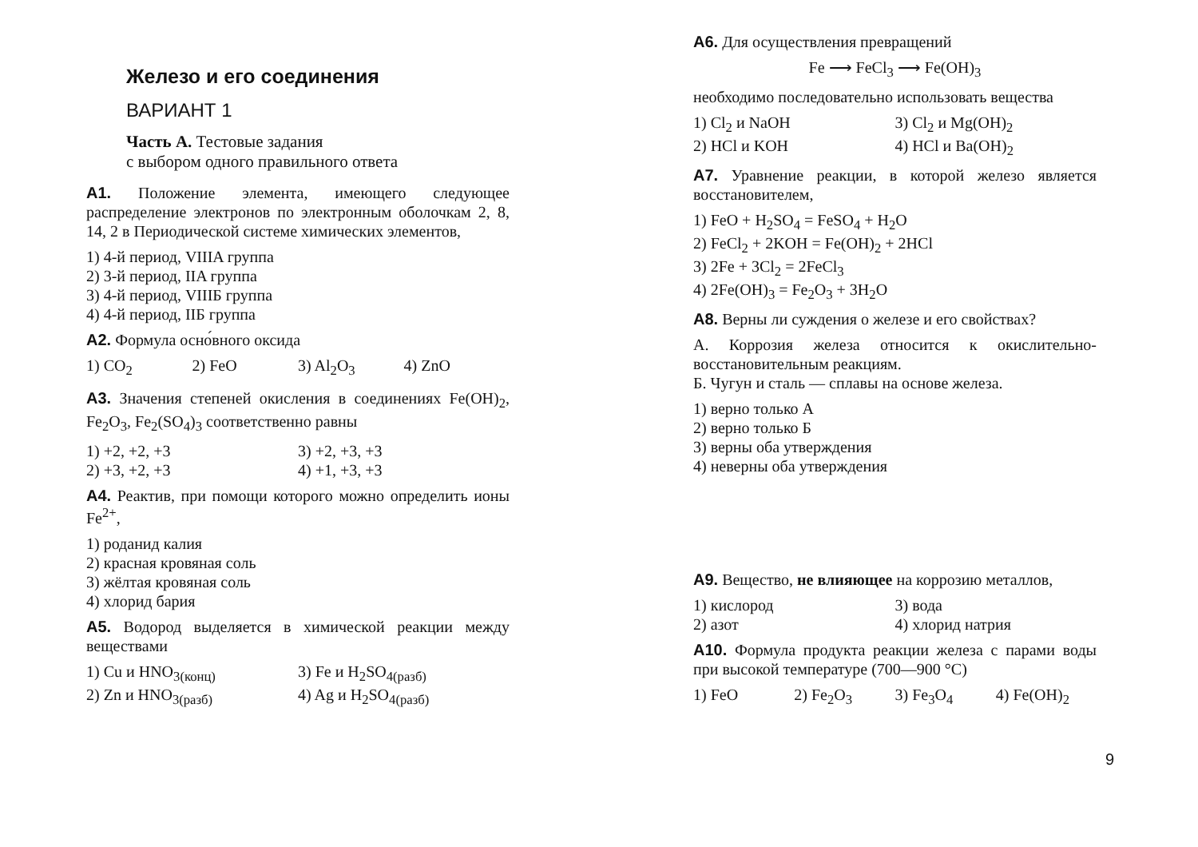Железо и его соединения
ВАРИАНТ 1
Часть А. Тестовые задания
с выбором одного правильного ответа
А1. Положение элемента, имеющего следующее распределение электронов по электронным оболочкам 2, 8, 14, 2 в Периодической системе химических элементов,
1) 4-й период, VIIIA группа
2) 3-й период, IIA группа
3) 4-й период, VIIIБ группа
4) 4-й период, IIБ группа
А2. Формула осно́вного оксида
1) CO<sub>2</sub> 2) FeO 3) Al<sub>2</sub>O<sub>3</sub> 4) ZnO
А3. Значения степеней окисления в соединениях Fe(OH)<sub>2</sub>, Fe<sub>2</sub>O<sub>3</sub>, Fe<sub>2</sub>(SO<sub>4</sub>)<sub>3</sub> соответственно равны
1) +2, +2, +3 3) +2, +3, +3 2) +3, +2, +3 4) +1, +3, +3
А4. Реактив, при помощи которого можно определить ионы Fe<sup>2+</sup>,
1) роданид калия
2) красная кровяная соль
3) жёлтая кровяная соль
4) хлорид бария
А5. Водород выделяется в химической реакции между веществами
1) Cu и HNO<sub>3(конц)</sub> 3) Fe и H<sub>2</sub>SO<sub>4(разб)</sub> 2) Zn и HNO<sub>3(разб)</sub> 4) Ag и H<sub>2</sub>SO<sub>4(разб)</sub>
А6. Для осуществления превращений
Fe ⟶ FeCl<sub>3</sub> ⟶ Fe(OH)<sub>3</sub>
необходимо последовательно использовать вещества
1) Cl<sub>2</sub> и NaOH 3) Cl<sub>2</sub> и Mg(OH)<sub>2</sub> 2) HCl и KOH 4) HCl и Ba(OH)<sub>2</sub>
А7. Уравнение реакции, в которой железо является восстановителем,
1) FeO + H<sub>2</sub>SO<sub>4</sub> = FeSO<sub>4</sub> + H<sub>2</sub>O
2) FeCl<sub>2</sub> + 2KOH = Fe(OH)<sub>2</sub> + 2HCl
3) 2Fe + 3Cl<sub>2</sub> = 2FeCl<sub>3</sub>
4) 2Fe(OH)<sub>3</sub> = Fe<sub>2</sub>O<sub>3</sub> + 3H<sub>2</sub>O
А8. Верны ли суждения о железе и его свойствах?
А. Коррозия железа относится к окислительно-восстановительным реакциям.
Б. Чугун и сталь — сплавы на основе железа.
1) верно только А
2) верно только Б
3) верны оба утверждения
4) неверны оба утверждения
А9. Вещество, не влияющее на коррозию металлов,
1) кислород 3) вода 2) азот 4) хлорид натрия
А10. Формула продукта реакции железа с парами воды при высокой температуре (700—900 °C)
1) FeO 2) Fe<sub>2</sub>O<sub>3</sub> 3) Fe<sub>3</sub>O<sub>4</sub> 4) Fe(OH)<sub>2</sub>
9